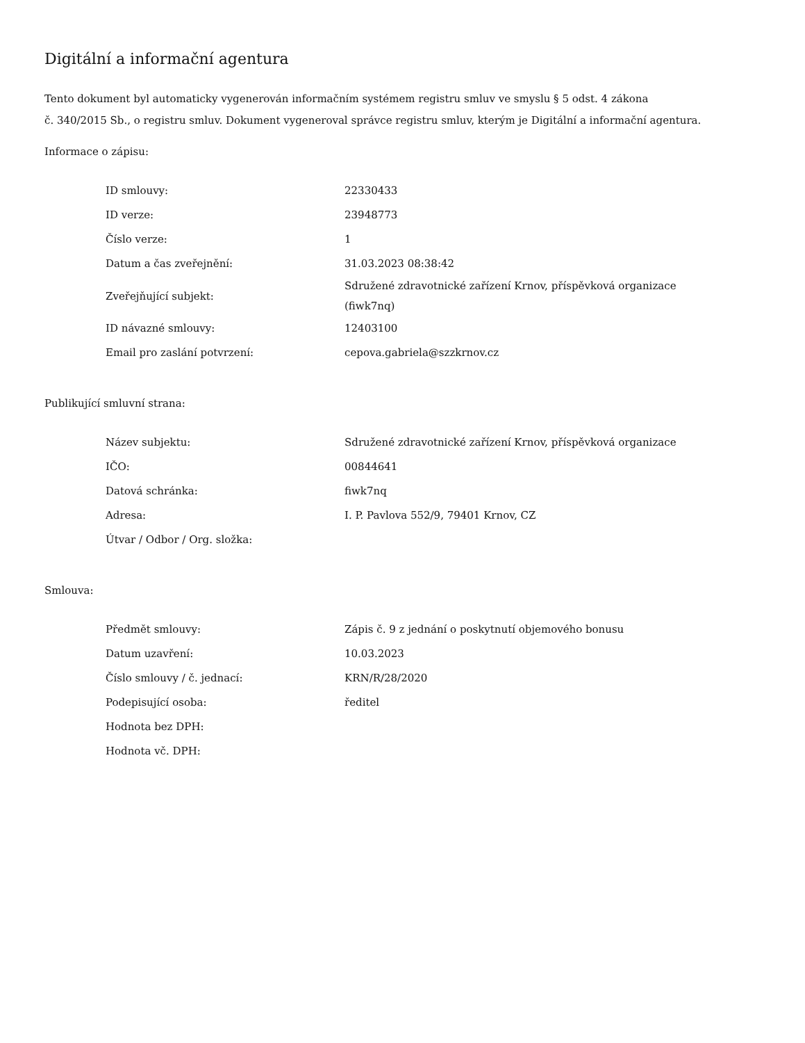Digitální a informační agentura
Tento dokument byl automaticky vygenerován informačním systémem registru smluv ve smyslu § 5 odst. 4 zákona
č. 340/2015 Sb., o registru smluv. Dokument vygeneroval správce registru smluv, kterým je Digitální a informační agentura.
Informace o zápisu:
| ID smlouvy: | 22330433 |
| ID verze: | 23948773 |
| Číslo verze: | 1 |
| Datum a čas zveřejnění: | 31.03.2023 08:38:42 |
| Zveřejňující subjekt: | Sdružené zdravotnické zařízení Krnov, příspěvková organizace (fiwk7nq) |
| ID návazné smlouvy: | 12403100 |
| Email pro zaslání potvrzení: | cepova.gabriela@szzkrnov.cz |
Publikující smluvní strana:
| Název subjektu: | Sdružené zdravotnické zařízení Krnov, příspěvková organizace |
| IČO: | 00844641 |
| Datová schránka: | fiwk7nq |
| Adresa: | I. P. Pavlova 552/9, 79401 Krnov, CZ |
| Útvar / Odbor / Org. složka: | |
Smlouva:
| Předmět smlouvy: | Zápis č. 9 z jednání o poskytnutí objemového bonusu |
| Datum uzavření: | 10.03.2023 |
| Číslo smlouvy / č. jednací: | KRN/R/28/2020 |
| Podepisující osoba: | ředitel |
| Hodnota bez DPH: | |
| Hodnota vč. DPH: | |